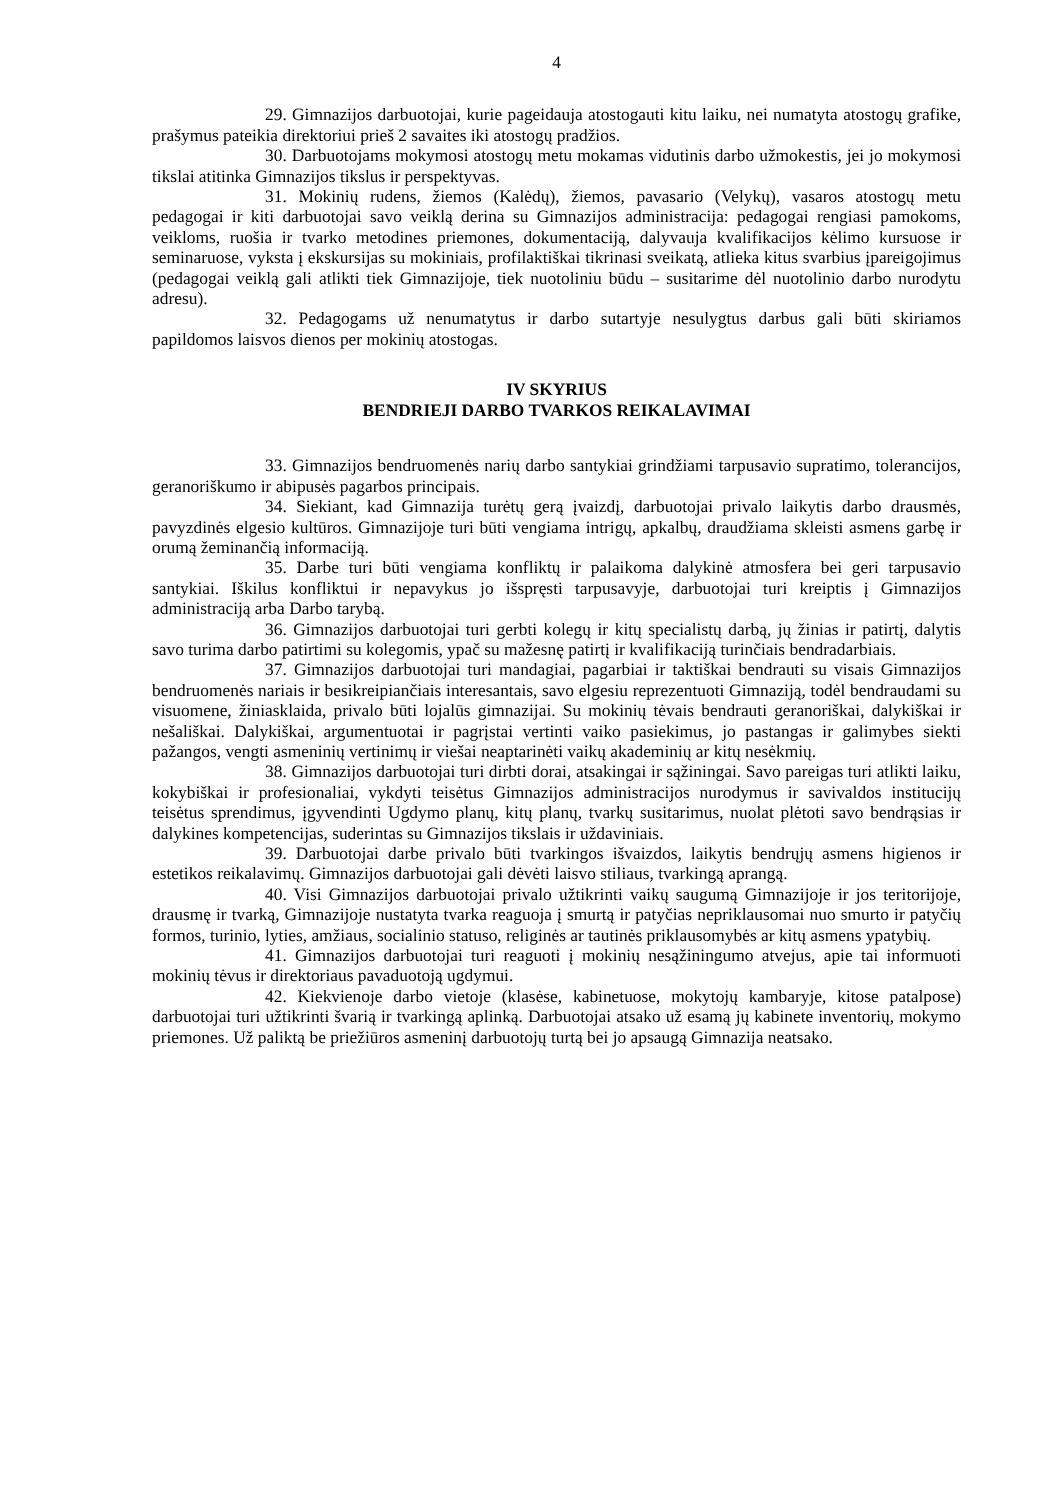4
29. Gimnazijos darbuotojai, kurie pageidauja atostogauti kitu laiku, nei numatyta atostogų grafike, prašymus pateikia direktoriui prieš 2 savaites iki atostogų pradžios.
30. Darbuotojams mokymosi atostogų metu mokamas vidutinis darbo užmokestis, jei jo mokymosi tikslai atitinka Gimnazijos tikslus ir perspektyvas.
31. Mokinių rudens, žiemos (Kalėdų), žiemos, pavasario (Velykų), vasaros atostogų metu pedagogai ir kiti darbuotojai savo veiklą derina su Gimnazijos administracija: pedagogai rengiasi pamokoms, veikloms, ruošia ir tvarko metodines priemones, dokumentaciją, dalyvauja kvalifikacijos kėlimo kursuose ir seminaruose, vyksta į ekskursijas su mokiniais, profilaktiškai tikrinasi sveikatą, atlieka kitus svarbius įpareigojimus (pedagogai veiklą gali atlikti tiek Gimnazijoje, tiek nuotoliniu būdu – susitarime dėl nuotolinio darbo nurodytu adresu).
32. Pedagogams už nenumatytus ir darbo sutartyje nesulygtus darbus gali būti skiriamos papildomos laisvos dienos per mokinių atostogas.
IV SKYRIUS
BENDRIEJI DARBO TVARKOS REIKALAVIMAI
33. Gimnazijos bendruomenės narių darbo santykiai grindžiami tarpusavio supratimo, tolerancijos, geranoriškumo ir abipusės pagarbos principais.
34. Siekiant, kad Gimnazija turėtų gerą įvaizdį, darbuotojai privalo laikytis darbo drausmės, pavyzdinės elgesio kultūros. Gimnazijoje turi būti vengiama intrigų, apkalbų, draudžiama skleisti asmens garbę ir orumą žeminančią informaciją.
35. Darbe turi būti vengiama konfliktų ir palaikoma dalykinė atmosfera bei geri tarpusavio santykiai. Iškilus konfliktui ir nepavykus jo išspręsti tarpusavyje, darbuotojai turi kreiptis į Gimnazijos administraciją arba Darbo tarybą.
36. Gimnazijos darbuotojai turi gerbti kolegų ir kitų specialistų darbą, jų žinias ir patirtį, dalytis savo turima darbo patirtimi su kolegomis, ypač su mažesnę patirtį ir kvalifikaciją turinčiais bendradarbiais.
37. Gimnazijos darbuotojai turi mandagiai, pagarbiai ir taktiškai bendrauti su visais Gimnazijos bendruomenės nariais ir besikreipiančiais interesantais, savo elgesiu reprezentuoti Gimnaziją, todėl bendraudami su visuomene, žiniasklaida, privalo būti lojalūs gimnazijai. Su mokinių tėvais bendrauti geranoriškai, dalykiškai ir nešališkai. Dalykiškai, argumentuotai ir pagrįstai vertinti vaiko pasiekimus, jo pastangas ir galimybes siekti pažangos, vengti asmeninių vertinimų ir viešai neaptarinėti vaikų akademinių ar kitų nesėkmių.
38. Gimnazijos darbuotojai turi dirbti dorai, atsakingai ir sąžiningai. Savo pareigas turi atlikti laiku, kokybiškai ir profesionaliai, vykdyti teisėtus Gimnazijos administracijos nurodymus ir savivaldos institucijų teisėtus sprendimus, įgyvendinti Ugdymo planų, kitų planų, tvarkų susitarimus, nuolat plėtoti savo bendrąsias ir dalykines kompetencijas, suderintas su Gimnazijos tikslais ir uždaviniais.
39. Darbuotojai darbe privalo būti tvarkingos išvaizdos, laikytis bendrųjų asmens higienos ir estetikos reikalavimų. Gimnazijos darbuotojai gali dėvėti laisvo stiliaus, tvarkingą aprangą.
40. Visi Gimnazijos darbuotojai privalo užtikrinti vaikų saugumą Gimnazijoje ir jos teritorijoje, drausmę ir tvarką, Gimnazijoje nustatyta tvarka reaguoja į smurtą ir patyčias nepriklausomai nuo smurto ir patyčių formos, turinio, lyties, amžiaus, socialinio statuso, religinės ar tautinės priklausomybės ar kitų asmens ypatybių.
41. Gimnazijos darbuotojai turi reaguoti į mokinių nesąžiningumo atvejus, apie tai informuoti mokinių tėvus ir direktoriaus pavaduotoją ugdymui.
42. Kiekvienoje darbo vietoje (klasėse, kabinetuose, mokytojų kambaryje, kitose patalpose) darbuotojai turi užtikrinti švarią ir tvarkingą aplinką. Darbuotojai atsako už esamą jų kabinete inventorių, mokymo priemones. Už paliktą be priežiūros asmeninį darbuotojų turtą bei jo apsaugą Gimnazija neatsako.